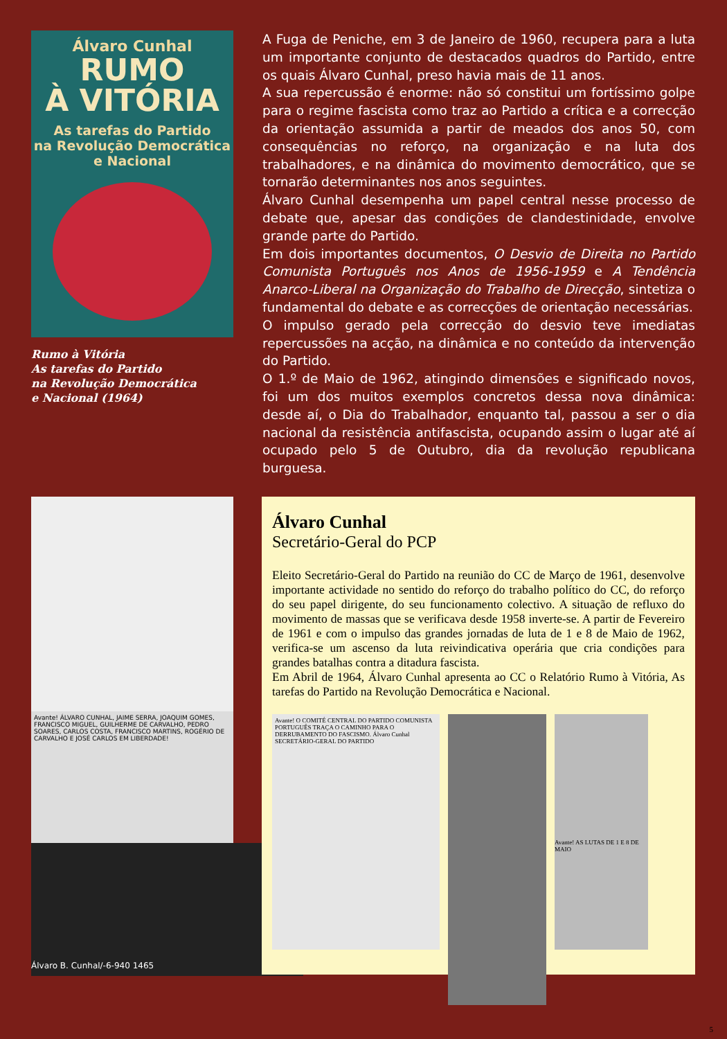Álvaro Cunhal
RUMO
À VITÓRIA
As tarefas do Partido
na Revolução Democrática
e Nacional
Rumo à Vitória
As tarefas do Partido
na Revolução Democrática
e Nacional (1964)
A Fuga de Peniche, em 3 de Janeiro de 1960, recupera para a luta um importante conjunto de destacados quadros do Partido, entre os quais Álvaro Cunhal, preso havia mais de 11 anos.
A sua repercussão é enorme: não só constitui um fortíssimo golpe para o regime fascista como traz ao Partido a crítica e a correcção da orientação assumida a partir de meados dos anos 50, com consequências no reforço, na organização e na luta dos trabalhadores, e na dinâmica do movimento democrático, que se tornarão determinantes nos anos seguintes.
Álvaro Cunhal desempenha um papel central nesse processo de debate que, apesar das condições de clandestinidade, envolve grande parte do Partido.
Em dois importantes documentos, O Desvio de Direita no Partido Comunista Português nos Anos de 1956-1959 e A Tendência Anarco-Liberal na Organização do Trabalho de Direcção, sintetiza o fundamental do debate e as correcções de orientação necessárias.
O impulso gerado pela correcção do desvio teve imediatas repercussões na acção, na dinâmica e no conteúdo da intervenção do Partido.
O 1.º de Maio de 1962, atingindo dimensões e significado novos, foi um dos muitos exemplos concretos dessa nova dinâmica: desde aí, o Dia do Trabalhador, enquanto tal, passou a ser o dia nacional da resistência antifascista, ocupando assim o lugar até aí ocupado pelo 5 de Outubro, dia da revolução republicana burguesa.
Avante! ÁLVARO CUNHAL, JAIME SERRA, JOAQUIM GOMES, FRANCISCO MIGUEL, GUILHERME DE CARVALHO, PEDRO SOARES, CARLOS COSTA, FRANCISCO MARTINS, ROGÉRIO DE CARVALHO E JOSÉ CARLOS EM LIBERDADE!
Álvaro B. Cunhal/-6-940 1465
Álvaro Cunhal
Secretário-Geral do PCP
Eleito Secretário-Geral do Partido na reunião do CC de Março de 1961, desenvolve importante actividade no sentido do reforço do trabalho político do CC, do reforço do seu papel dirigente, do seu funcionamento colectivo. A situação de refluxo do movimento de massas que se verificava desde 1958 inverte-se. A partir de Fevereiro de 1961 e com o impulso das grandes jornadas de luta de 1 e 8 de Maio de 1962, verifica-se um ascenso da luta reivindicativa operária que cria condições para grandes batalhas contra a ditadura fascista.
Em Abril de 1964, Álvaro Cunhal apresenta ao CC o Relatório Rumo à Vitória, As tarefas do Partido na Revolução Democrática e Nacional.
Avante! O COMITÉ CENTRAL DO PARTIDO COMUNISTA PORTUGUÊS TRAÇA O CAMINHO PARA O DERRUBAMENTO DO FASCISMO. Álvaro Cunhal SECRETÁRIO-GERAL DO PARTIDO
Avante! AS LUTAS DE 1 E 8 DE MAIO
5